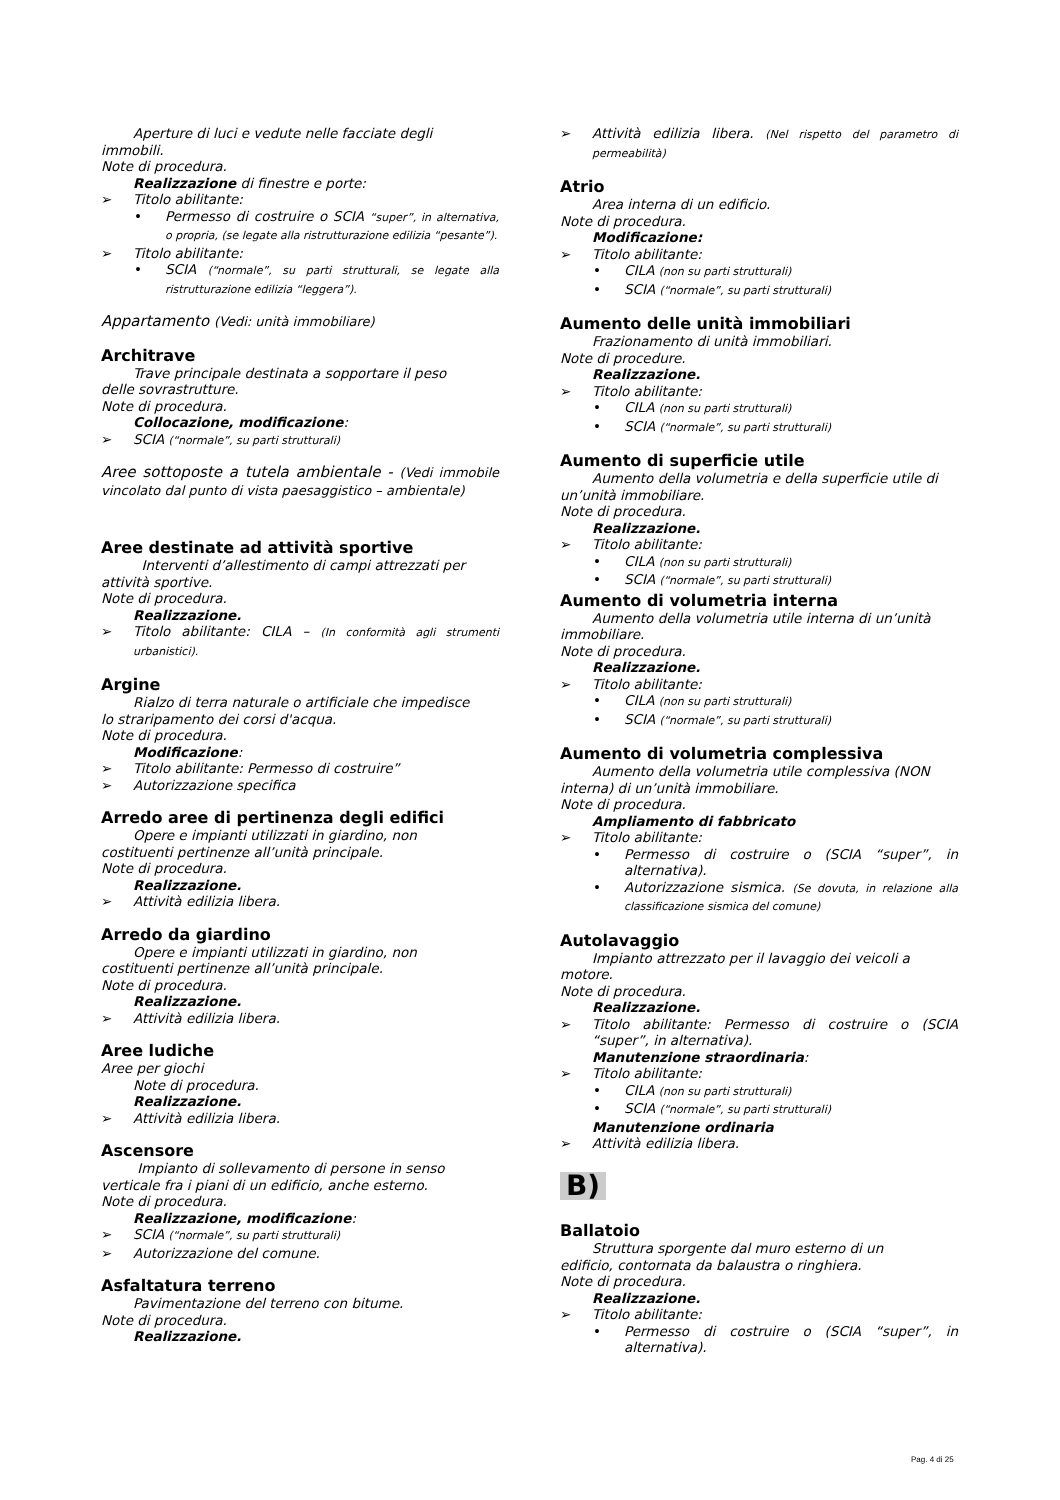Aperture di luci e vedute nelle facciate degli
immobili.
Note di procedura.
Realizzazione di finestre e porte:
Titolo abilitante:
Permesso di costruire o SCIA “super”, in alternativa, o propria, (se legate alla ristrutturazione edilizia “pesante”).
Titolo abilitante:
SCIA (“normale”, su parti strutturali, se legate alla ristrutturazione edilizia “leggera”).
Appartamento (Vedi: unità immobiliare)
Architrave
Trave principale destinata a sopportare il peso
delle sovrastrutture.
Note di procedura.
Collocazione, modificazione:
SCIA (“normale”, su parti strutturali)
Aree sottoposte a tutela ambientale - (Vedi immobile vincolato dal punto di vista paesaggistico – ambientale)
Aree destinate ad attività sportive
Interventi d’allestimento di campi attrezzati per
attività sportive.
Note di procedura.
Realizzazione.
Titolo abilitante: CILA – (In conformità agli strumenti urbanistici).
Argine
Rialzo di terra naturale o artificiale che impedisce
lo straripamento dei corsi d'acqua.
Note di procedura.
Modificazione:
Titolo abilitante: Permesso di costruire”
Autorizzazione specifica
Arredo aree di pertinenza degli edifici
Opere e impianti utilizzati in giardino, non
costituenti pertinenze all’unità principale.
Note di procedura.
Realizzazione.
Attività edilizia libera.
Arredo da giardino
Opere e impianti utilizzati in giardino, non
costituenti pertinenze all’unità principale.
Note di procedura.
Realizzazione.
Attività edilizia libera.
Aree ludiche
Aree per giochi
Note di procedura.
Realizzazione.
Attività edilizia libera.
Ascensore
Impianto di sollevamento di persone in senso
verticale fra i piani di un edificio, anche esterno.
Note di procedura.
Realizzazione, modificazione:
SCIA (“normale”, su parti strutturali)
Autorizzazione del comune.
Asfaltatura terreno
Pavimentazione del terreno con bitume.
Note di procedura.
Realizzazione.
Attività edilizia libera. (Nel rispetto del parametro di permeabilità)
Atrio
Area interna di un edificio.
Note di procedura.
Modificazione:
Titolo abilitante:
CILA (non su parti strutturali)
SCIA (“normale”, su parti strutturali)
Aumento delle unità immobiliari
Frazionamento di unità immobiliari.
Note di procedure.
Realizzazione.
Titolo abilitante:
CILA (non su parti strutturali)
SCIA (“normale”, su parti strutturali)
Aumento di superficie utile
Aumento della volumetria e della superficie utile di
un’unità immobiliare.
Note di procedura.
Realizzazione.
Titolo abilitante:
CILA (non su parti strutturali)
SCIA (“normale”, su parti strutturali)
Aumento di volumetria interna
Aumento della volumetria utile interna di un’unità
immobiliare.
Note di procedura.
Realizzazione.
Titolo abilitante:
CILA (non su parti strutturali)
SCIA (“normale”, su parti strutturali)
Aumento di volumetria complessiva
Aumento della volumetria utile complessiva (NON
interna) di un’unità immobiliare.
Note di procedura.
Ampliamento di fabbricato
Titolo abilitante:
Permesso di costruire o (SCIA “super”, in alternativa).
Autorizzazione sismica. (Se dovuta, in relazione alla classificazione sismica del comune)
Autolavaggio
Impianto attrezzato per il lavaggio dei veicoli a
motore.
Note di procedura.
Realizzazione.
Titolo abilitante: Permesso di costruire o (SCIA “super”, in alternativa).
Manutenzione straordinaria:
Titolo abilitante:
CILA (non su parti strutturali)
SCIA (“normale”, su parti strutturali)
Manutenzione ordinaria
Attività edilizia libera.
B)
Ballatoio
Struttura sporgente dal muro esterno di un
edificio, contornata da balaustra o ringhiera.
Note di procedura.
Realizzazione.
Titolo abilitante:
Permesso di costruire o (SCIA “super”, in alternativa).
Pag. 4 di 25